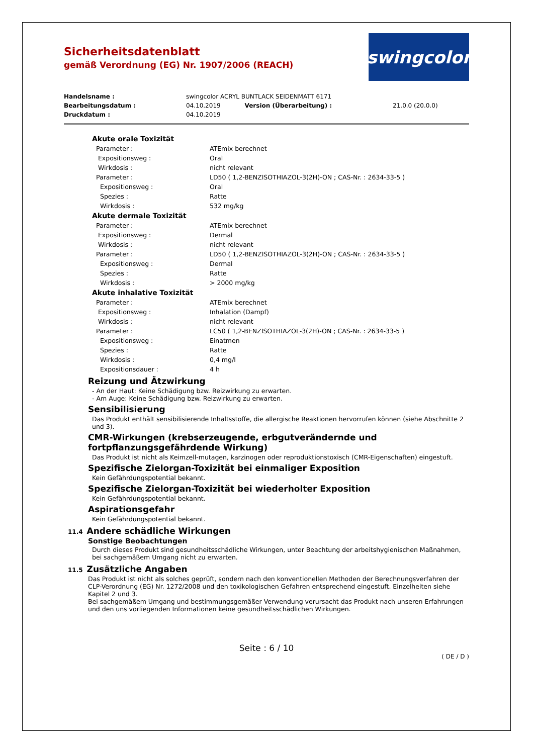Sicherheitsdatenblatt
gemäß Verordnung (EG) Nr. 1907/2006 (REACH)
swingcolor
| Handelsname : | swingcolor ACRYL BUNTLACK SEIDENMATT 6171 | | |
| Bearbeitungsdatum : | 04.10.2019 | Version (Überarbeitung) : | 21.0.0 (20.0.0) |
| Druckdatum : | 04.10.2019 | | |
Akute orale Toxizität
| Parameter : | ATEmix berechnet |
| Expositionsweg : | Oral |
| Wirkdosis : | nicht relevant |
| Parameter : | LD50 ( 1,2-BENZISOTHIAZOL-3(2H)-ON ; CAS-Nr. : 2634-33-5 ) |
| Expositionsweg : | Oral |
| Spezies : | Ratte |
| Wirkdosis : | 532 mg/kg |
Akute dermale Toxizität
| Parameter : | ATEmix berechnet |
| Expositionsweg : | Dermal |
| Wirkdosis : | nicht relevant |
| Parameter : | LD50 ( 1,2-BENZISOTHIAZOL-3(2H)-ON ; CAS-Nr. : 2634-33-5 ) |
| Expositionsweg : | Dermal |
| Spezies : | Ratte |
| Wirkdosis : | > 2000 mg/kg |
Akute inhalative Toxizität
| Parameter : | ATEmix berechnet |
| Expositionsweg : | Inhalation (Dampf) |
| Wirkdosis : | nicht relevant |
| Parameter : | LC50 ( 1,2-BENZISOTHIAZOL-3(2H)-ON ; CAS-Nr. : 2634-33-5 ) |
| Expositionsweg : | Einatmen |
| Spezies : | Ratte |
| Wirkdosis : | 0,4 mg/l |
| Expositionsdauer : | 4 h |
Reizung und Ätzwirkung
- An der Haut: Keine Schädigung bzw. Reizwirkung zu erwarten.
- Am Auge: Keine Schädigung bzw. Reizwirkung zu erwarten.
Sensibilisierung
Das Produkt enthält sensibilisierende Inhaltsstoffe, die allergische Reaktionen hervorrufen können (siehe Abschnitte 2 und 3).
CMR-Wirkungen (krebserzeugende, erbgutverändernde und fortpflanzungsgefährdende Wirkung)
Das Produkt ist nicht als Keimzell-mutagen, karzinogen oder reproduktionstoxisch (CMR-Eigenschaften) eingestuft.
Spezifische Zielorgan-Toxizität bei einmaliger Exposition
Kein Gefährdungspotential bekannt.
Spezifische Zielorgan-Toxizität bei wiederholter Exposition
Kein Gefährdungspotential bekannt.
Aspirationsgefahr
Kein Gefährdungspotential bekannt.
11.4 Andere schädliche Wirkungen
Sonstige Beobachtungen
Durch dieses Produkt sind gesundheitsschädliche Wirkungen, unter Beachtung der arbeitshygienischen Maßnahmen, bei sachgemäßem Umgang nicht zu erwarten.
11.5 Zusätzliche Angaben
Das Produkt ist nicht als solches geprüft, sondern nach den konventionellen Methoden der Berechnungsverfahren der CLP-Verordnung (EG) Nr. 1272/2008 und den toxikologischen Gefahren entsprechend eingestuft. Einzelheiten siehe Kapitel 2 und 3.
Bei sachgemäßem Umgang und bestimmungsgemäßer Verwendung verursacht das Produkt nach unseren Erfahrungen und den uns vorliegenden Informationen keine gesundheitsschädlichen Wirkungen.
Seite : 6 / 10
( DE / D )